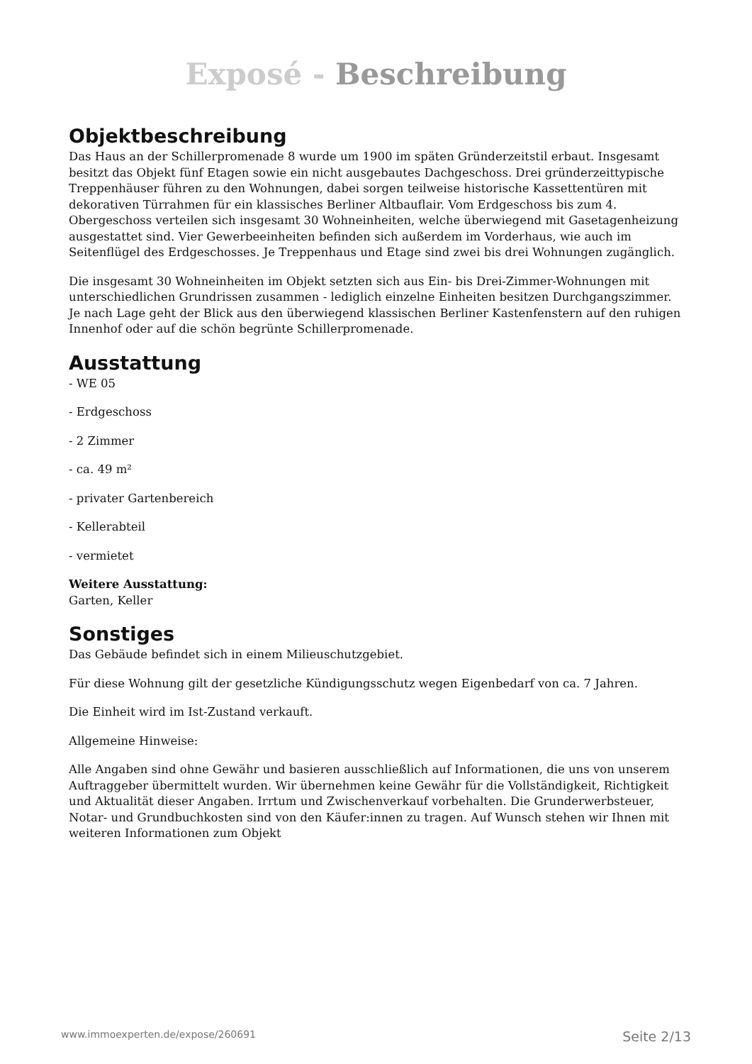Exposé - Beschreibung
Objektbeschreibung
Das Haus an der Schillerpromenade 8 wurde um 1900 im späten Gründerzeitstil erbaut. Insgesamt besitzt das Objekt fünf Etagen sowie ein nicht ausgebautes Dachgeschoss. Drei gründerzeittypische Treppenhäuser führen zu den Wohnungen, dabei sorgen teilweise historische Kassettentüren mit dekorativen Türrahmen für ein klassisches Berliner Altbauflair. Vom Erdgeschoss bis zum 4. Obergeschoss verteilen sich insgesamt 30 Wohneinheiten, welche überwiegend mit Gasetagenheizung ausgestattet sind. Vier Gewerbeeinheiten befinden sich außerdem im Vorderhaus, wie auch im Seitenflügel des Erdgeschosses. Je Treppenhaus und Etage sind zwei bis drei Wohnungen zugänglich.
Die insgesamt 30 Wohneinheiten im Objekt setzten sich aus Ein- bis Drei-Zimmer-Wohnungen mit unterschiedlichen Grundrissen zusammen - lediglich einzelne Einheiten besitzen Durchgangszimmer. Je nach Lage geht der Blick aus den überwiegend klassischen Berliner Kastenfenstern auf den ruhigen Innenhof oder auf die schön begrünte Schillerpromenade.
Ausstattung
- WE 05
- Erdgeschoss
- 2 Zimmer
- ca. 49 m²
- privater Gartenbereich
- Kellerabteil
- vermietet
Weitere Ausstattung:
Garten, Keller
Sonstiges
Das Gebäude befindet sich in einem Milieuschutzgebiet.
Für diese Wohnung gilt der gesetzliche Kündigungsschutz wegen Eigenbedarf von ca. 7 Jahren.
Die Einheit wird im Ist-Zustand verkauft.
Allgemeine Hinweise:
Alle Angaben sind ohne Gewähr und basieren ausschließlich auf Informationen, die uns von unserem Auftraggeber übermittelt wurden. Wir übernehmen keine Gewähr für die Vollständigkeit, Richtigkeit und Aktualität dieser Angaben. Irrtum und Zwischenverkauf vorbehalten. Die Grunderwerbsteuer, Notar- und Grundbuchkosten sind von den Käufer:innen zu tragen. Auf Wunsch stehen wir Ihnen mit weiteren Informationen zum Objekt
www.immoexperten.de/expose/260691 Seite 2/13